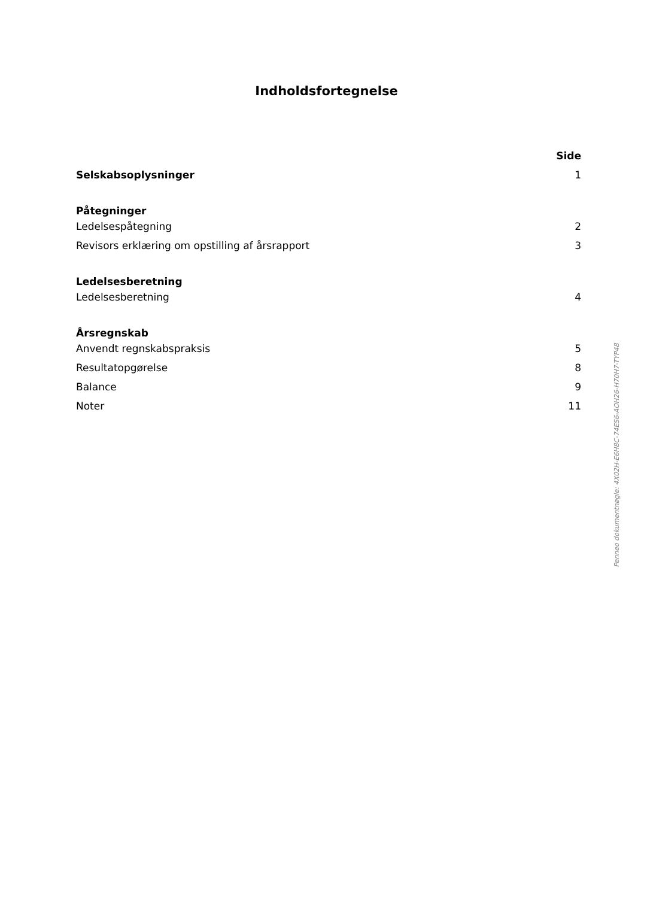Indholdsfortegnelse
Side
Selskabsoplysninger 1
Påtegninger
Ledelsespåtegning 2
Revisors erklæring om opstilling af årsrapport 3
Ledelsesberetning
Ledelsesberetning 4
Årsregnskab
Anvendt regnskabspraksis 5
Resultatopgørelse 8
Balance 9
Noter 11
Penneo dokumentnøgle: 4X02H-E6H8C-74ES6-AOH26-H70H7-TYP48